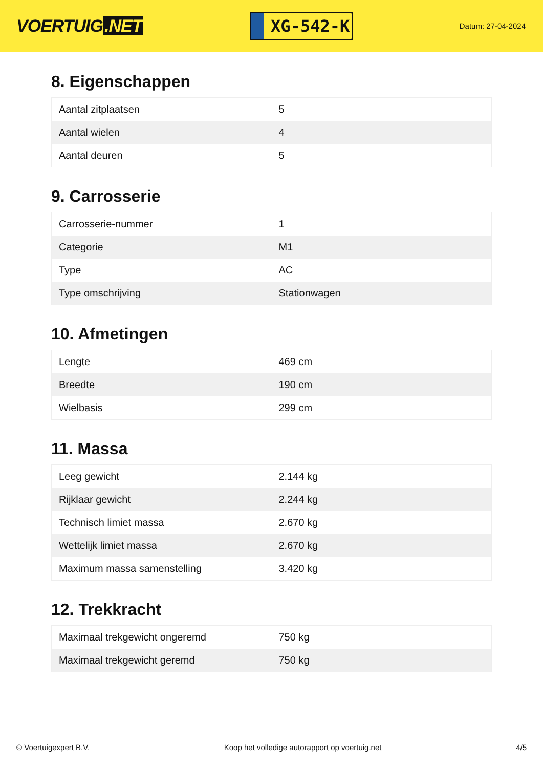VOERTUIG.NET
XG-542-K
Datum: 27-04-2024
8. Eigenschappen
| Aantal zitplaatsen | 5 |
| Aantal wielen | 4 |
| Aantal deuren | 5 |
9. Carrosserie
| Carrosserie-nummer | 1 |
| Categorie | M1 |
| Type | AC |
| Type omschrijving | Stationwagen |
10. Afmetingen
| Lengte | 469 cm |
| Breedte | 190 cm |
| Wielbasis | 299 cm |
11. Massa
| Leeg gewicht | 2.144 kg |
| Rijklaar gewicht | 2.244 kg |
| Technisch limiet massa | 2.670 kg |
| Wettelijk limiet massa | 2.670 kg |
| Maximum massa samenstelling | 3.420 kg |
12. Trekkracht
| Maximaal trekgewicht ongeremd | 750 kg |
| Maximaal trekgewicht geremd | 750 kg |
© Voertuigexpert B.V. Koop het volledige autorapport op voertuig.net 4/5